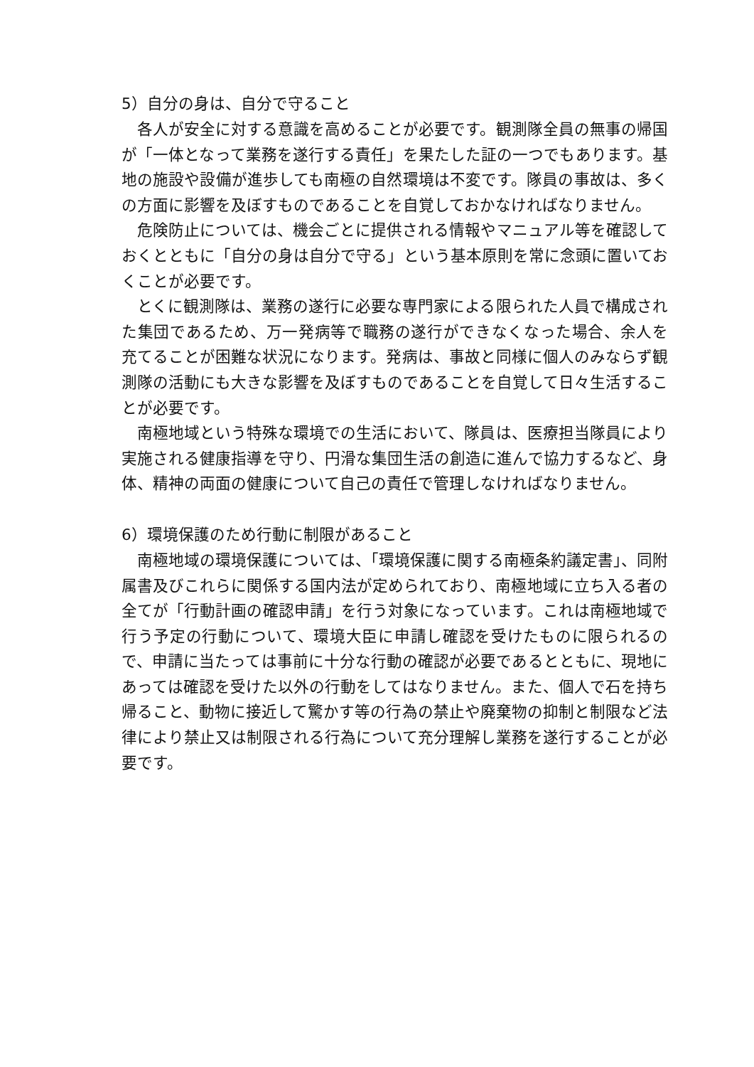5）自分の身は、自分で守ること
各人が安全に対する意識を高めることが必要です。観測隊全員の無事の帰国が「一体となって業務を遂行する責任」を果たした証の一つでもあります。基地の施設や設備が進歩しても南極の自然環境は不変です。隊員の事故は、多くの方面に影響を及ぼすものであることを自覚しておかなければなりません。
危険防止については、機会ごとに提供される情報やマニュアル等を確認しておくとともに「自分の身は自分で守る」という基本原則を常に念頭に置いておくことが必要です。
とくに観測隊は、業務の遂行に必要な専門家による限られた人員で構成された集団であるため、万一発病等で職務の遂行ができなくなった場合、余人を充てることが困難な状況になります。発病は、事故と同様に個人のみならず観測隊の活動にも大きな影響を及ぼすものであることを自覚して日々生活することが必要です。
南極地域という特殊な環境での生活において、隊員は、医療担当隊員により実施される健康指導を守り、円滑な集団生活の創造に進んで協力するなど、身体、精神の両面の健康について自己の責任で管理しなければなりません。
6）環境保護のため行動に制限があること
南極地域の環境保護については、「環境保護に関する南極条約議定書」、同附属書及びこれらに関係する国内法が定められており、南極地域に立ち入る者の全てが「行動計画の確認申請」を行う対象になっています。これは南極地域で行う予定の行動について、環境大臣に申請し確認を受けたものに限られるので、申請に当たっては事前に十分な行動の確認が必要であるとともに、現地にあっては確認を受けた以外の行動をしてはなりません。また、個人で石を持ち帰ること、動物に接近して驚かす等の行為の禁止や廃棄物の抑制と制限など法律により禁止又は制限される行為について充分理解し業務を遂行することが必要です。